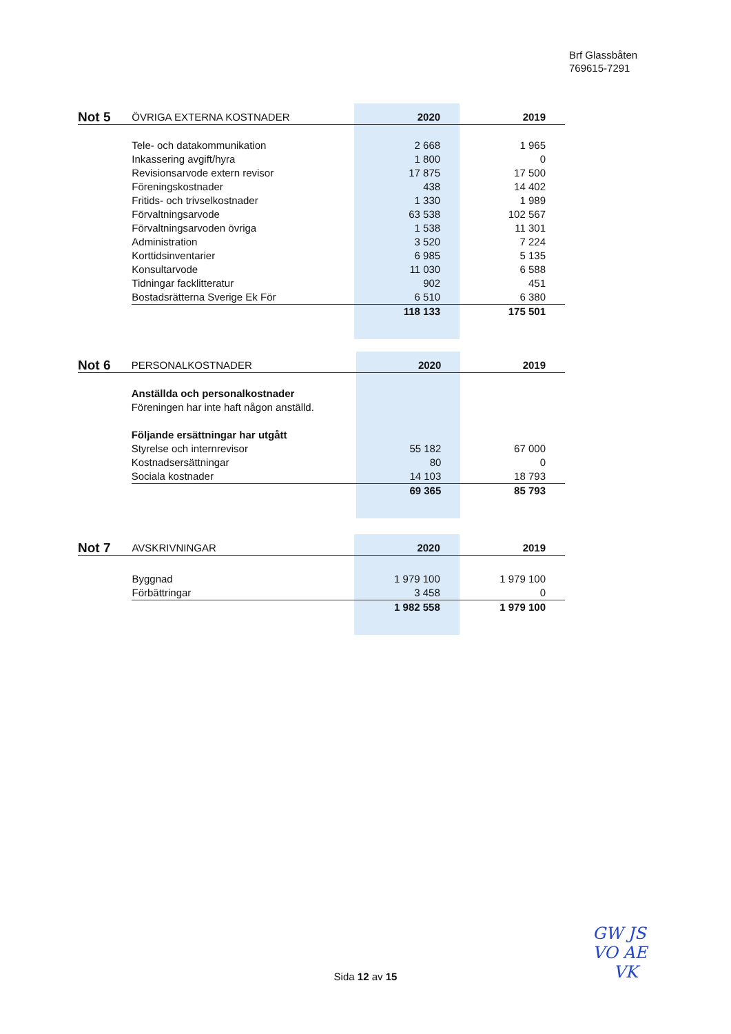Brf Glassbåten
769615-7291
| Not 5 | ÖVRIGA EXTERNA KOSTNADER | 2020 | 2019 |
| --- | --- | --- | --- |
| | Tele- och datakommunikation | 2 668 | 1 965 |
| | Inkassering avgift/hyra | 1 800 | 0 |
| | Revisionsarvode extern revisor | 17 875 | 17 500 |
| | Föreningskostnader | 438 | 14 402 |
| | Fritids- och trivselkostnader | 1 330 | 1 989 |
| | Förvaltningsarvode | 63 538 | 102 567 |
| | Förvaltningsarvoden övriga | 1 538 | 11 301 |
| | Administration | 3 520 | 7 224 |
| | Korttidsinventarier | 6 985 | 5 135 |
| | Konsultarvode | 11 030 | 6 588 |
| | Tidningar facklitteratur | 902 | 451 |
| | Bostadsrätterna Sverige Ek För | 6 510 | 6 380 |
| | | 118 133 | 175 501 |
| Not 6 | PERSONALKOSTNADER | 2020 | 2019 |
| --- | --- | --- | --- |
| | Anställda och personalkostnader | | |
| | Föreningen har inte haft någon anställd. | | |
| | Följande ersättningar har utgått | | |
| | Styrelse och internrevisor | 55 182 | 67 000 |
| | Kostnadsersättningar | 80 | 0 |
| | Sociala kostnader | 14 103 | 18 793 |
| | | 69 365 | 85 793 |
| Not 7 | AVSKRIVNINGAR | 2020 | 2019 |
| --- | --- | --- | --- |
| | Byggnad | 1 979 100 | 1 979 100 |
| | Förbättringar | 3 458 | 0 |
| | | 1 982 558 | 1 979 100 |
Sida 12 av 15
GW JS
VO AE
VK